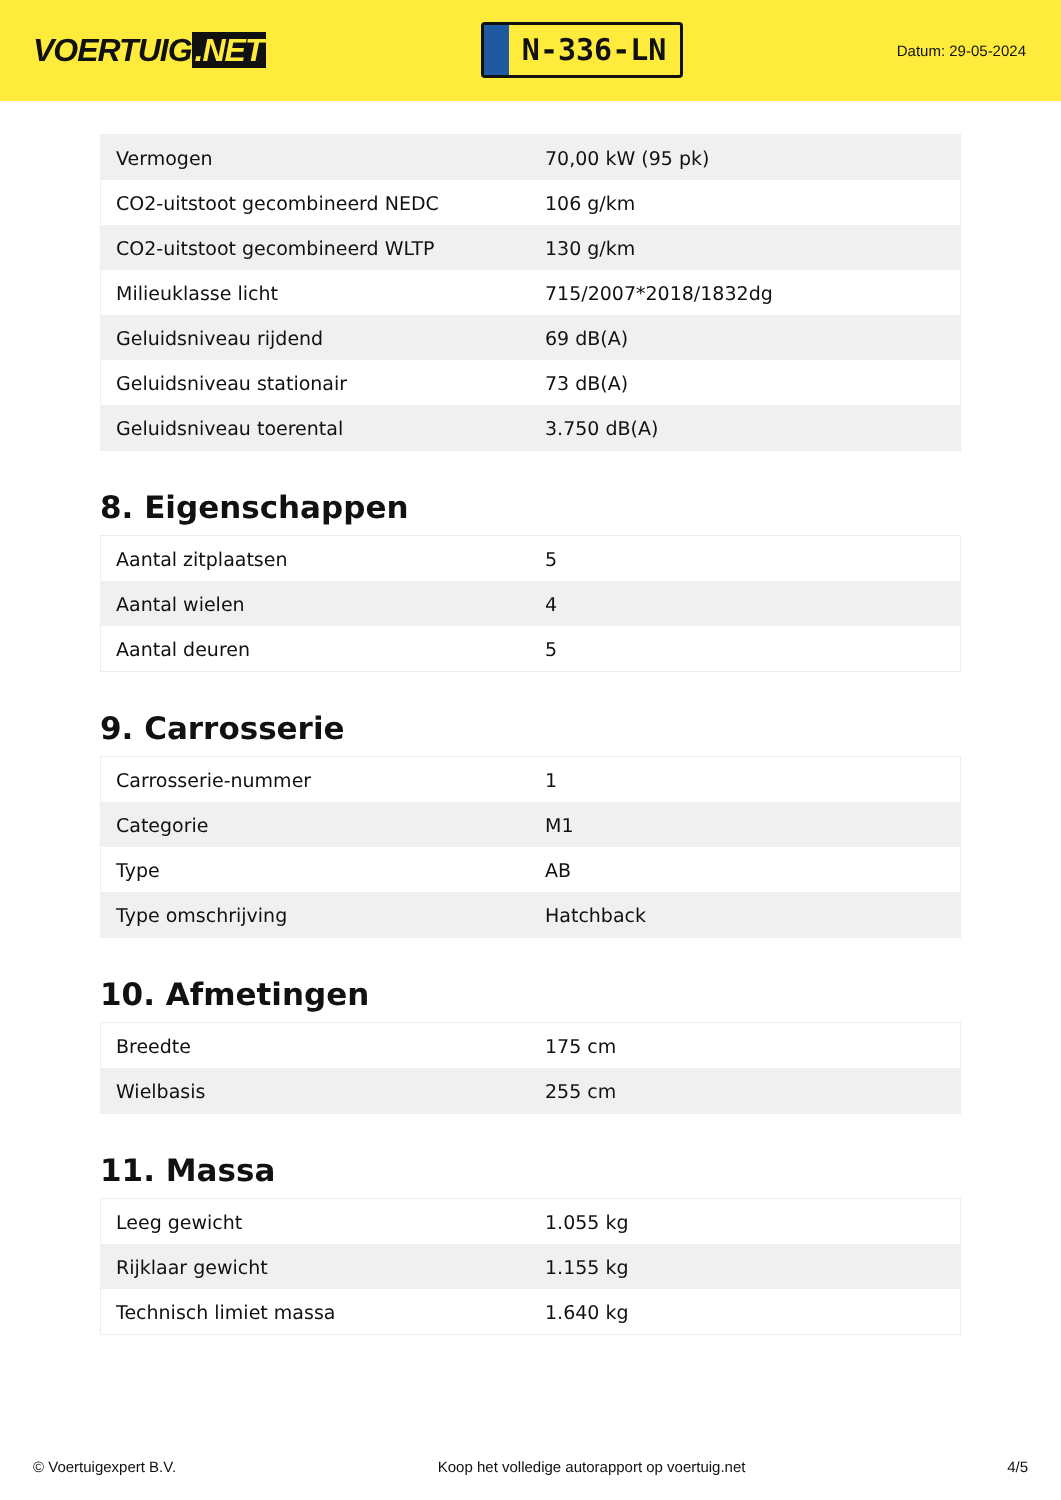VOERTUIG.NET
N-336-LN
Datum: 29-05-2024
| Vermogen | 70,00 kW (95 pk) |
| CO2-uitstoot gecombineerd NEDC | 106 g/km |
| CO2-uitstoot gecombineerd WLTP | 130 g/km |
| Milieuklasse licht | 715/2007*2018/1832dg |
| Geluidsniveau rijdend | 69 dB(A) |
| Geluidsniveau stationair | 73 dB(A) |
| Geluidsniveau toerental | 3.750 dB(A) |
8. Eigenschappen
| Aantal zitplaatsen | 5 |
| Aantal wielen | 4 |
| Aantal deuren | 5 |
9. Carrosserie
| Carrosserie-nummer | 1 |
| Categorie | M1 |
| Type | AB |
| Type omschrijving | Hatchback |
10. Afmetingen
| Breedte | 175 cm |
| Wielbasis | 255 cm |
11. Massa
| Leeg gewicht | 1.055 kg |
| Rijklaar gewicht | 1.155 kg |
| Technisch limiet massa | 1.640 kg |
© Voertuigexpert B.V. Koop het volledige autorapport op voertuig.net 4/5